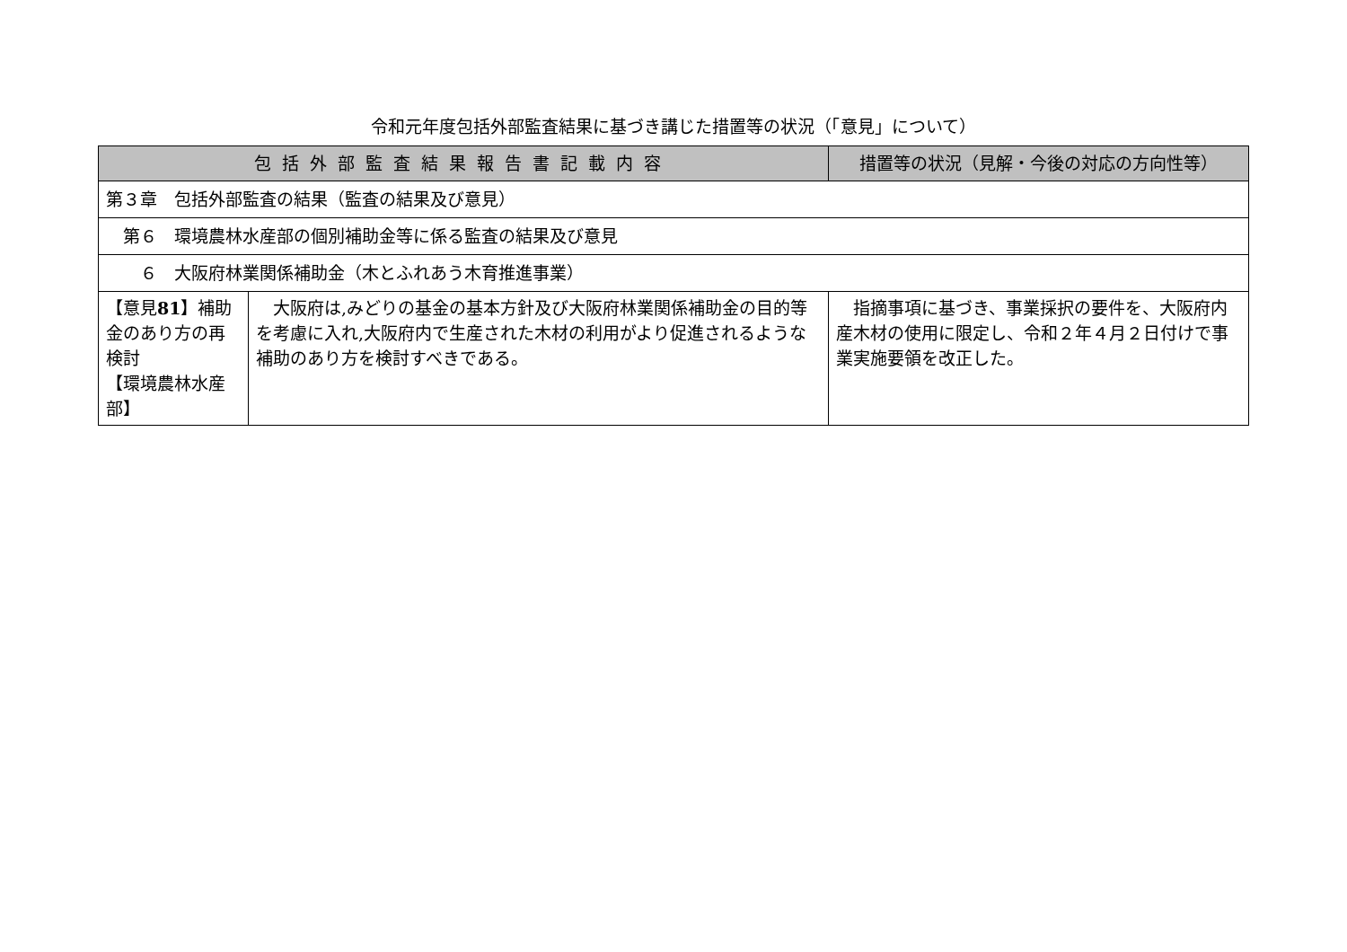令和元年度包括外部監査結果に基づき講じた措置等の状況（「意見」について）
| 包括外部監査結果報告書記載内容 | | 措置等の状況（見解・今後の対応の方向性等） |
| --- | --- | --- |
| 第３章 包括外部監査の結果（監査の結果及び意見） | | |
| 第６ 環境農林水産部の個別補助金等に係る監査の結果及び意見 | | |
| ６ 大阪府林業関係補助金（木とふれあう木育推進事業） | | |
| 【意見 81 】補助金のあり方の再検討 【環境農林水産部】 | 大阪府は,みどりの基金の基本方針及び大阪府林業関係補助金の目的等を考慮に入れ,大阪府内で生産された木材の利用がより促進されるような補助のあり方を検討すべきである。 | 指摘事項に基づき、事業採択の要件を、大阪府内産木材の使用に限定し、令和２年４月２日付けで事業実施要領を改正した。 |